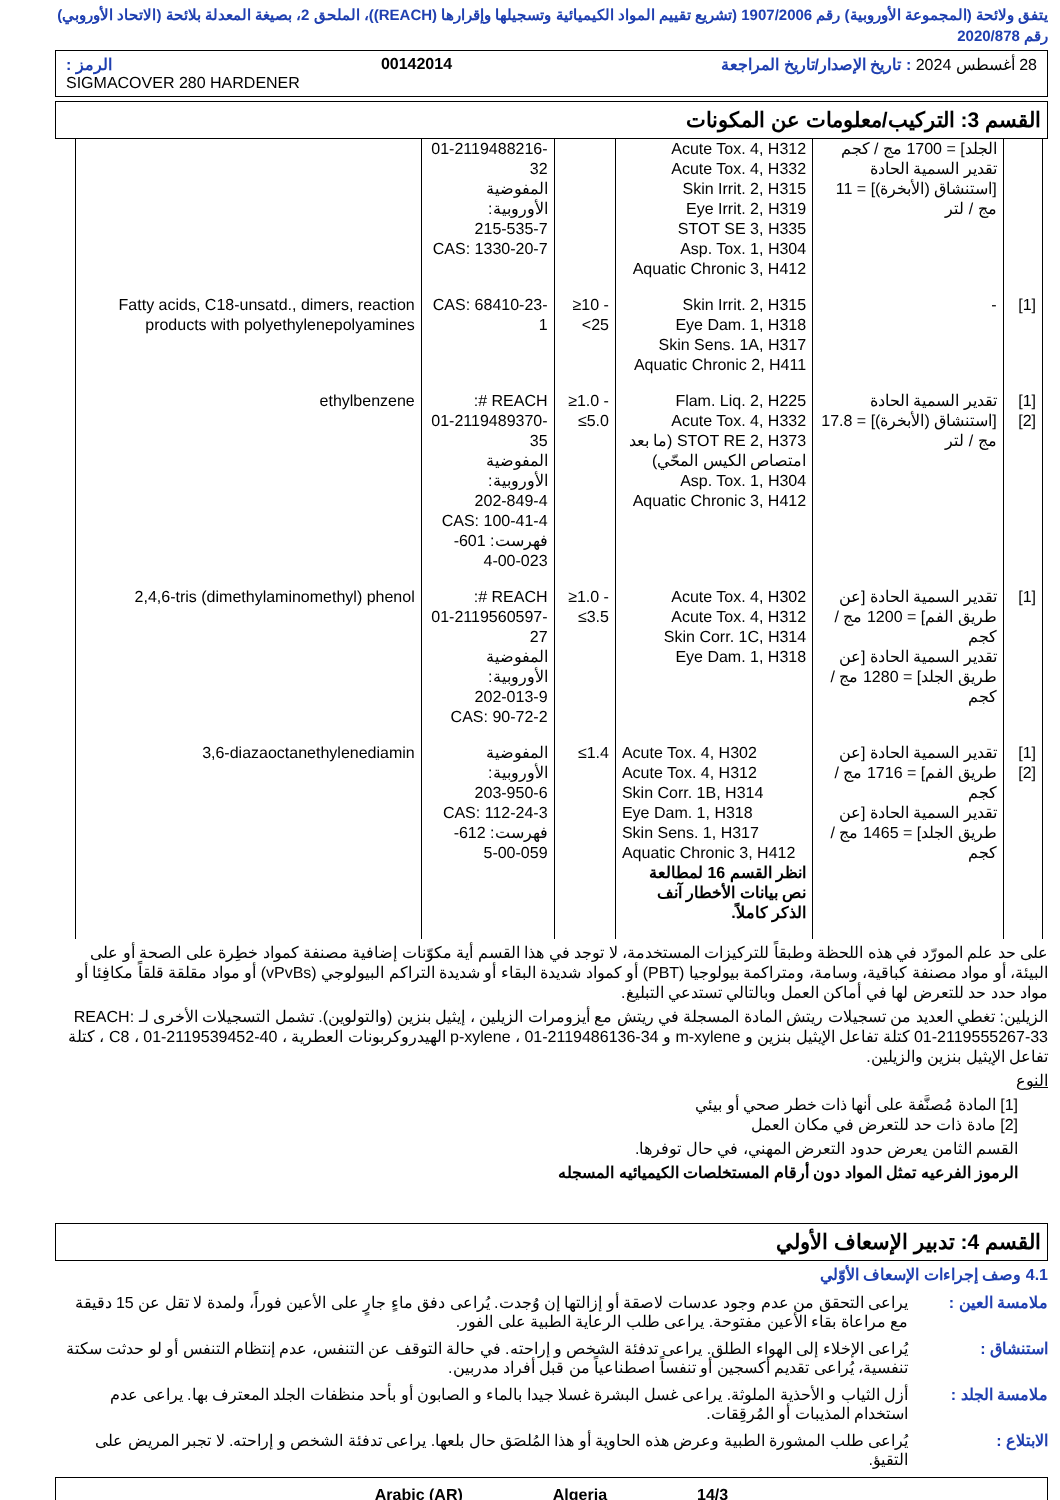يتفق ولائحة (المجموعة الأوروبية) رقم 1907/2006 (تشريع تقييم المواد الكيميائية وتسجيلها وإقرارها (REACH))، الملحق 2، بصيغة المعدلة بلائحة (الاتحاد الأوروبي) رقم 2020/878
28 أغسطس 2024 : تاريخ الإصدار/تاريخ المراجعة 00142014 الرمز :
SIGMACOVER 280 HARDENER
القسم 3: التركيب/معلومات عن المكونات
| | الجلد] = 1700 مج / كجم تقدير السمية الحادة [استنشاق (الأبخرة)] = 11 مج / لتر | Acute Tox. 4, H312 Acute Tox. 4, H332 Skin Irrit. 2, H315 Eye Irrit. 2, H319 STOT SE 3, H335 Asp. Tox. 1, H304 Aquatic Chronic 3, H412 | | 01-2119488216-32 المفوضية الأوروبية: 215-535-7 CAS: 1330-20-7 | |
| [1] | - | Skin Irrit. 2, H315 Eye Dam. 1, H318 Skin Sens. 1A, H317 Aquatic Chronic 2, H411 | ≥10 - <25 | CAS: 68410-23-1 | Fatty acids, C18-unsatd., dimers, reaction products with polyethylenepolyamines |
| [1] [2] | تقدير السمية الحادة [استنشاق (الأبخرة)] = 17.8 مج / لتر | Flam. Liq. 2, H225 Acute Tox. 4, H332 STOT RE 2, H373 (ما بعد امتصاص الكيس المحّي) Asp. Tox. 1, H304 Aquatic Chronic 3, H412 | ≥1.0 - ≤5.0 | REACH #: 01-2119489370-35 المفوضية الأوروبية: 202-849-4 CAS: 100-41-4 فهرست: 601-023-00-4 | ethylbenzene |
| [1] | تقدير السمية الحادة [عن طريق الفم] = 1200 مج / كجم تقدير السمية الحادة [عن طريق الجلد] = 1280 مج / كجم | Acute Tox. 4, H302 Acute Tox. 4, H312 Skin Corr. 1C, H314 Eye Dam. 1, H318 | ≥1.0 - ≤3.5 | REACH #: 01-2119560597-27 المفوضية الأوروبية: 202-013-9 CAS: 90-72-2 | 2,4,6-tris (dimethylaminomethyl) phenol |
| [1] [2] | تقدير السمية الحادة [عن طريق الفم] = 1716 مج / كجم تقدير السمية الحادة [عن طريق الجلد] = 1465 مج / كجم | Acute Tox. 4, H302 Acute Tox. 4, H312 Skin Corr. 1B, H314 Eye Dam. 1, H318 Skin Sens. 1, H317 Aquatic Chronic 3, H412 انظر القسم 16 لمطالعة نص بيانات الأخطار آنف الذكر كاملاً. | ≤1.4 | المفوضية الأوروبية: 203-950-6 CAS: 112-24-3 فهرست: 612-059-00-5 | 3,6-diazaoctanethylenediamin |
على حد علم المورّد في هذه اللحظة وطبقاً للتركيزات المستخدمة، لا توجد في هذا القسم أية مكوّنات إضافية مصنفة كمواد خطِرة على الصحة أو على البيئة، أو مواد مصنفة كباقية، وسامة، ومتراكمة بيولوجيا (PBT) أو كمواد شديدة البقاء أو شديدة التراكم البيولوجي (vPvBs) أو مواد مقلقة قلقاً مكافِئا أو مواد حدد حد للتعرض لها في أماكن العمل وبالتالي تستدعي التبليغ.
الزيلين: تغطي العديد من تسجيلات ريتش المادة المسجلة في ريتش مع أيزومرات الزيلين ، إيثيل بنزين (والتولوين). تشمل التسجيلات الأخرى لـ REACH: 01-2119555267-33 كتلة تفاعل الإيثيل بنزين و m-xylene و p-xylene ، 01-2119486136-34 الهيدروكربونات العطرية ، C8 ، 01-2119539452-40 ، كتلة تفاعل الإيثيل بنزين والزيلين.
النوع
[1] المادة مُصنَّفة على أنها ذات خطر صحي أو بيئي
[2] مادة ذات حد للتعرض في مكان العمل
القسم الثامن يعرض حدود التعرض المهني، في حال توفرها.
الرموز الفرعيه تمثل المواد دون أرقام المستخلصات الكيميائيه المسجله
القسم 4: تدبير الإسعاف الأولي
4.1 وصف إجراءات الإسعاف الأوّلي
ملامسة العين : يراعى التحقق من عدم وجود عدسات لاصقة أو إزالتها إن وُجدت. يُراعى دفق ماءٍ جارٍ على الأعين فوراً، ولمدة لا تقل عن 15 دقيقة مع مراعاة بقاء الأعين مفتوحة. يراعى طلب الرعاية الطبية على الفور.
استنشاق : يُراعى الإخلاء إلى الهواء الطلق. يراعى تدفئة الشخص و إراحته. في حالة التوقف عن التنفس، عدم إنتظام التنفس أو لو حدثت سكتة تنفسية، يُراعى تقديم أكسجين أو تنفساً اصطناعياً من قبل أفراد مدربين.
ملامسة الجلد : أزل الثياب و الأحذية الملوثة. يراعى غسل البشرة غسلا جيدا بالماء و الصابون أو بأحد منظفات الجلد المعترف بها. يراعى عدم استخدام المذيبات أو المُرقِقات.
الابتلاع : يُراعى طلب المشورة الطبية وعرض هذه الحاوية أو هذا المُلصَق حال بلعها. يراعى تدفئة الشخص و إراحته. لا تجبر المريض على التقيؤ.
14/3 Algeria Arabic (AR)